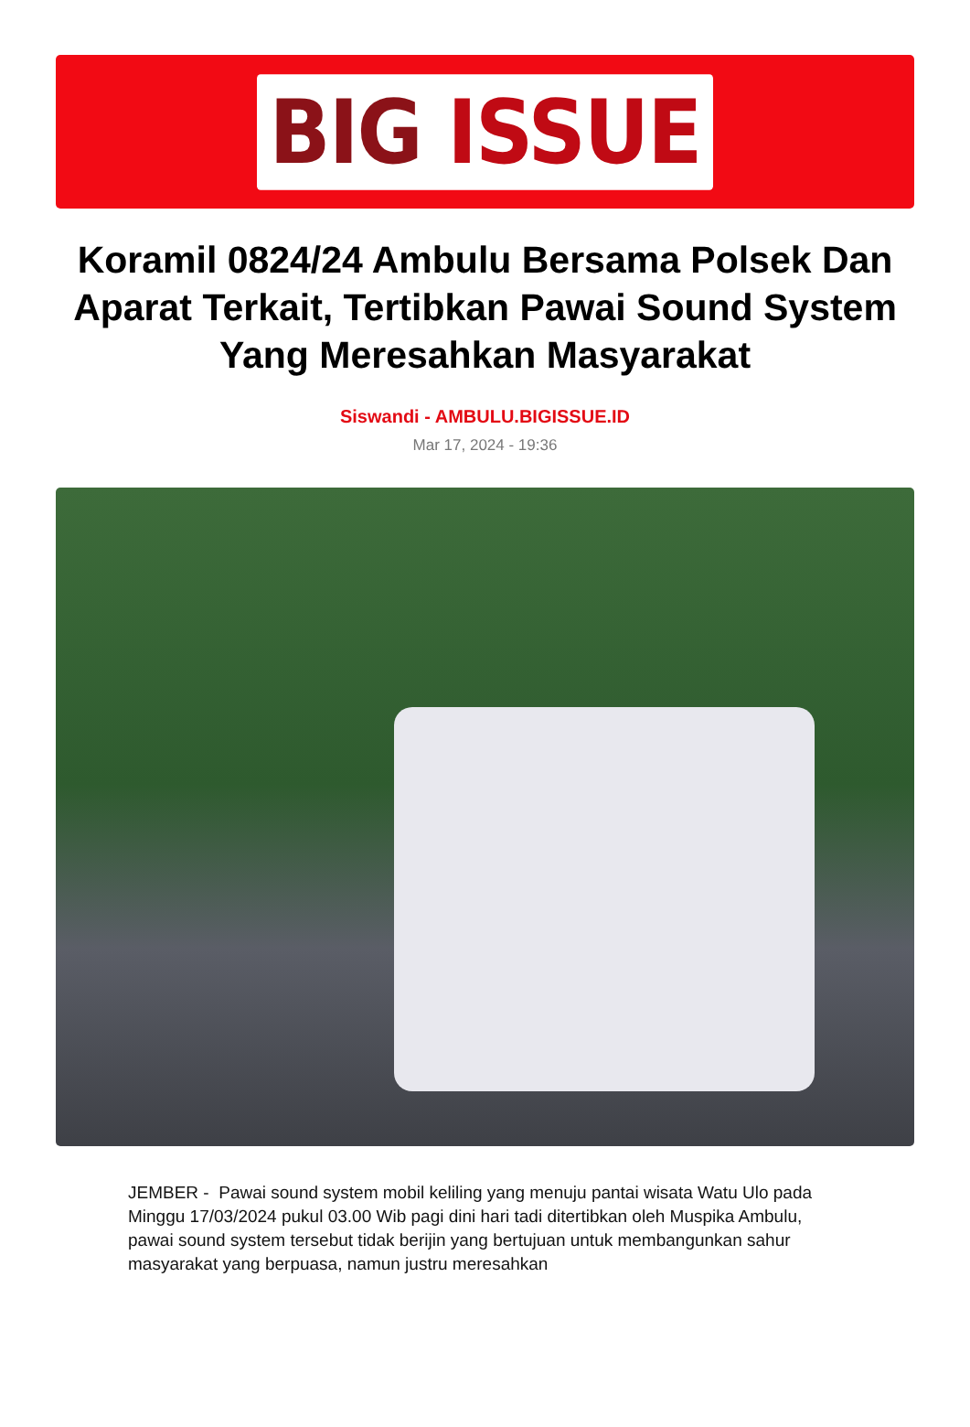BIG ISSUE
Koramil 0824/24 Ambulu Bersama Polsek Dan Aparat Terkait, Tertibkan Pawai Sound System Yang Meresahkan Masyarakat
Siswandi - AMBULU.BIGISSUE.ID
Mar 17, 2024 - 19:36
JEMBER - Pawai sound system mobil keliling yang menuju pantai wisata Watu Ulo pada Minggu 17/03/2024 pukul 03.00 Wib pagi dini hari tadi ditertibkan oleh Muspika Ambulu, pawai sound system tersebut tidak berijin yang bertujuan untuk membangunkan sahur masyarakat yang berpuasa, namun justru meresahkan